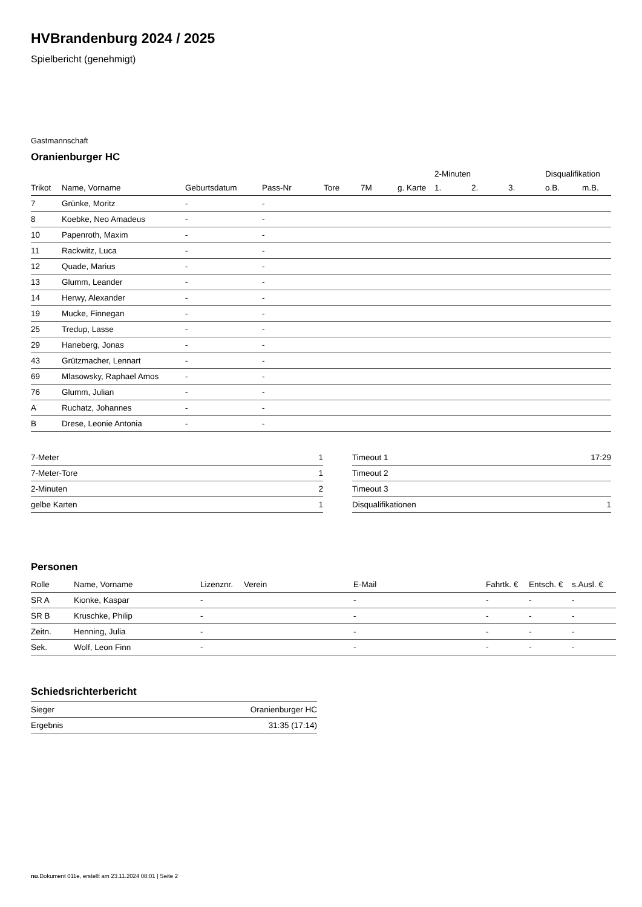HVBrandenburg 2024 / 2025
Spielbericht (genehmigt)
Gastmannschaft
Oranienburger HC
| | | | | | | | 2-Minuten | | | Disqualifikation | |
| --- | --- | --- | --- | --- | --- | --- | --- | --- | --- | --- | --- |
| Trikot | Name, Vorname | Geburtsdatum | Pass-Nr | Tore | 7M | g. Karte | 1. | 2. | 3. | o.B. | m.B. |
| 7 | Grünke, Moritz | - | - | | | | | | | | |
| 8 | Koebke, Neo Amadeus | - | - | | | | | | | | |
| 10 | Papenroth, Maxim | - | - | | | | | | | | |
| 11 | Rackwitz, Luca | - | - | | | | | | | | |
| 12 | Quade, Marius | - | - | | | | | | | | |
| 13 | Glumm, Leander | - | - | | | | | | | | |
| 14 | Herwy, Alexander | - | - | | | | | | | | |
| 19 | Mucke, Finnegan | - | - | | | | | | | | |
| 25 | Tredup, Lasse | - | - | | | | | | | | |
| 29 | Haneberg, Jonas | - | - | | | | | | | | |
| 43 | Grützmacher, Lennart | - | - | | | | | | | | |
| 69 | Mlasowsky, Raphael Amos | - | - | | | | | | | | |
| 76 | Glumm, Julian | - | - | | | | | | | | |
| A | Ruchatz, Johannes | - | - | | | | | | | | |
| B | Drese, Leonie Antonia | - | - | | | | | | | | |
| 7-Meter | 1 |
| 7-Meter-Tore | 1 |
| 2-Minuten | 2 |
| gelbe Karten | 1 |
| Timeout 1 | 17:29 |
| Timeout 2 | |
| Timeout 3 | |
| Disqualifikationen | 1 |
Personen
| Rolle | Name, Vorname | Lizenznr. | Verein | E-Mail | Fahrtk. € | Entsch. € | s.Ausl. € |
| --- | --- | --- | --- | --- | --- | --- | --- |
| SR A | Kionke, Kaspar | - | | - | - | - | - |
| SR B | Kruschke, Philip | - | | - | - | - | - |
| Zeitn. | Henning, Julia | - | | - | - | - | - |
| Sek. | Wolf, Leon Finn | - | | - | - | - | - |
Schiedsrichterbericht
| Sieger | Oranienburger HC |
| Ergebnis | 31:35 (17:14) |
nu.Dokument 011e, erstellt am 23.11.2024 08:01 | Seite 2